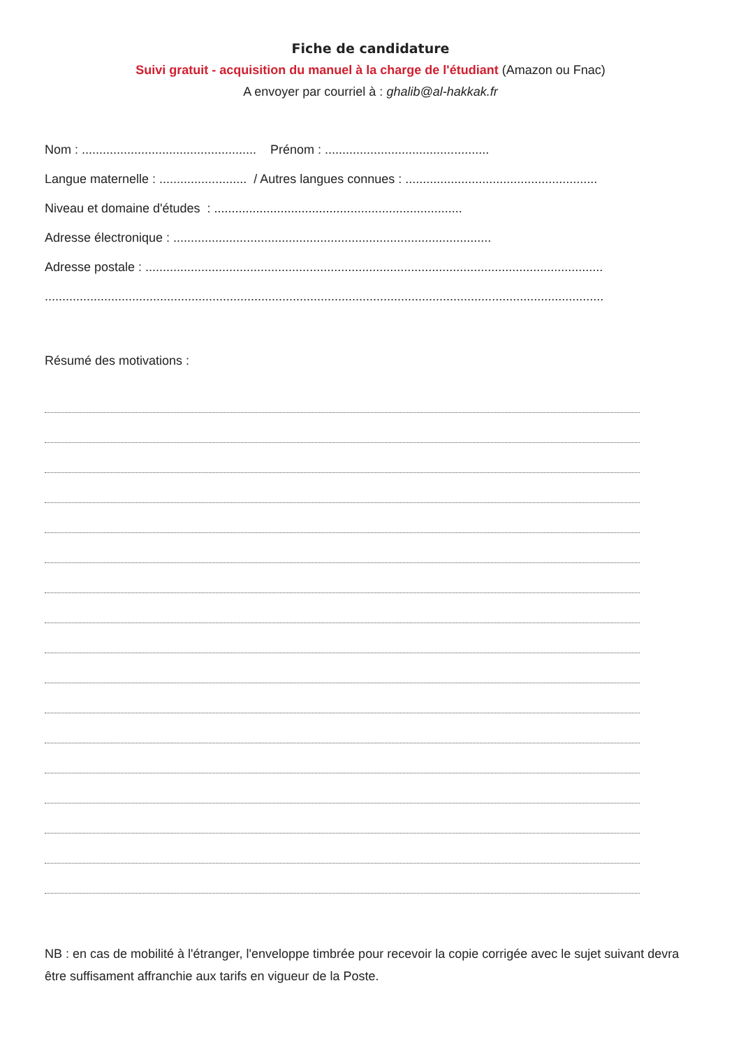Fiche de candidature
Suivi gratuit - acquisition du manuel à la charge de l'étudiant (Amazon ou Fnac)
A envoyer par courriel à : ghalib@al-hakkak.fr
Nom : .................................................. Prénom : ...............................................
Langue maternelle : ......................... / Autres langues connues : .......................................................
Niveau et domaine d'études : .......................................................................
Adresse électronique : ...........................................................................................
Adresse postale : ...................................................................................................................................
................................................................................................................................................................
Résumé des motivations :
NB : en cas de mobilité à l'étranger, l'enveloppe timbrée pour recevoir la copie corrigée avec le sujet suivant devra être suffisament affranchie aux tarifs en vigueur de la Poste.